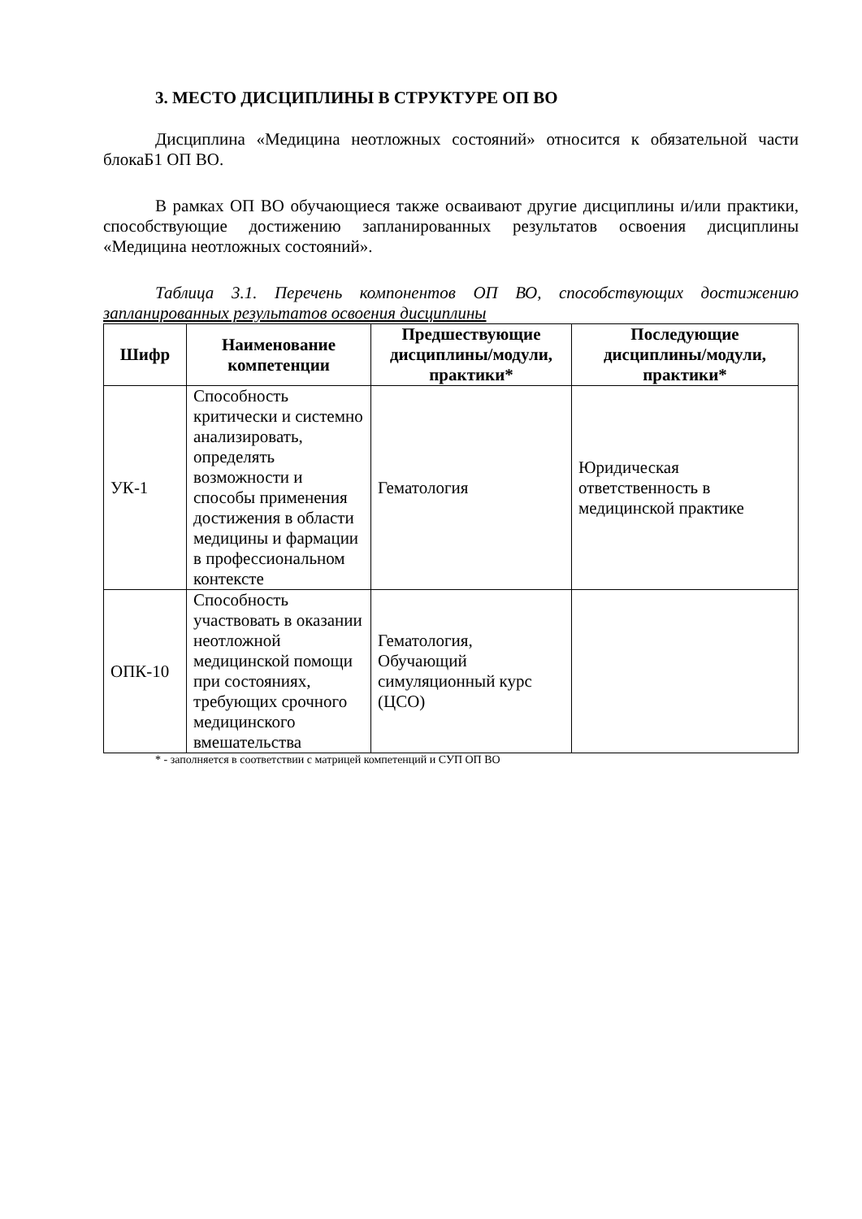3. МЕСТО ДИСЦИПЛИНЫ В СТРУКТУРЕ ОП ВО
Дисциплина «Медицина неотложных состояний» относится к обязательной части блокаБ1 ОП ВО.
В рамках ОП ВО обучающиеся также осваивают другие дисциплины и/или практики, способствующие достижению запланированных результатов освоения дисциплины «Медицина неотложных состояний».
Таблица 3.1. Перечень компонентов ОП ВО, способствующих достижению запланированных результатов освоения дисциплины
| Шифр | Наименование компетенции | Предшествующие дисциплины/модули, практики* | Последующие дисциплины/модули, практики* |
| --- | --- | --- | --- |
| УК-1 | Способность критически и системно анализировать, определять возможности и способы применения достижения в области медицины и фармации в профессиональном контексте | Гематология | Юридическая ответственность в медицинской практике |
| ОПК-10 | Способность участвовать в оказании неотложной медицинской помощи при состояниях, требующих срочного медицинского вмешательства | Гематология, Обучающий симуляционный курс (ЦСО) | |
* - заполняется в соответствии с матрицей компетенций и СУП ОП ВО